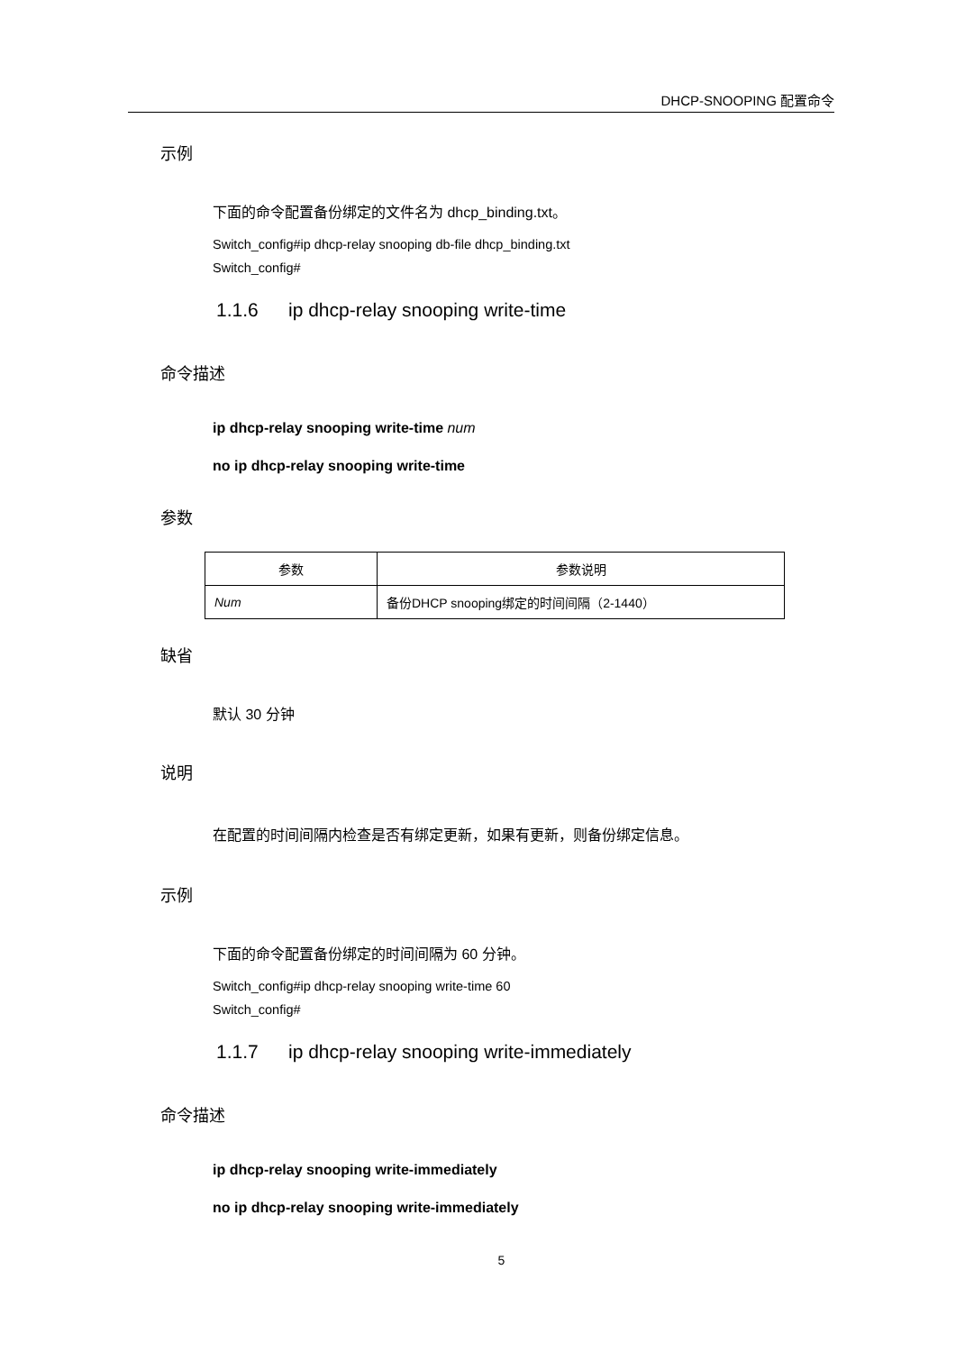DHCP-SNOOPING 配置命令
示例
下面的命令配置备份绑定的文件名为 dhcp_binding.txt。
Switch_config#ip dhcp-relay snooping db-file dhcp_binding.txt
Switch_config#
1.1.6 ip dhcp-relay snooping write-time
命令描述
ip dhcp-relay snooping write-time num
no ip dhcp-relay snooping write-time
参数
| 参数 | 参数说明 |
| --- | --- |
| Num | 备份DHCP snooping绑定的时间间隔（2-1440） |
缺省
默认 30 分钟
说明
在配置的时间间隔内检查是否有绑定更新，如果有更新，则备份绑定信息。
示例
下面的命令配置备份绑定的时间间隔为 60 分钟。
Switch_config#ip dhcp-relay snooping write-time 60
Switch_config#
1.1.7 ip dhcp-relay snooping write-immediately
命令描述
ip dhcp-relay snooping write-immediately
no ip dhcp-relay snooping write-immediately
5